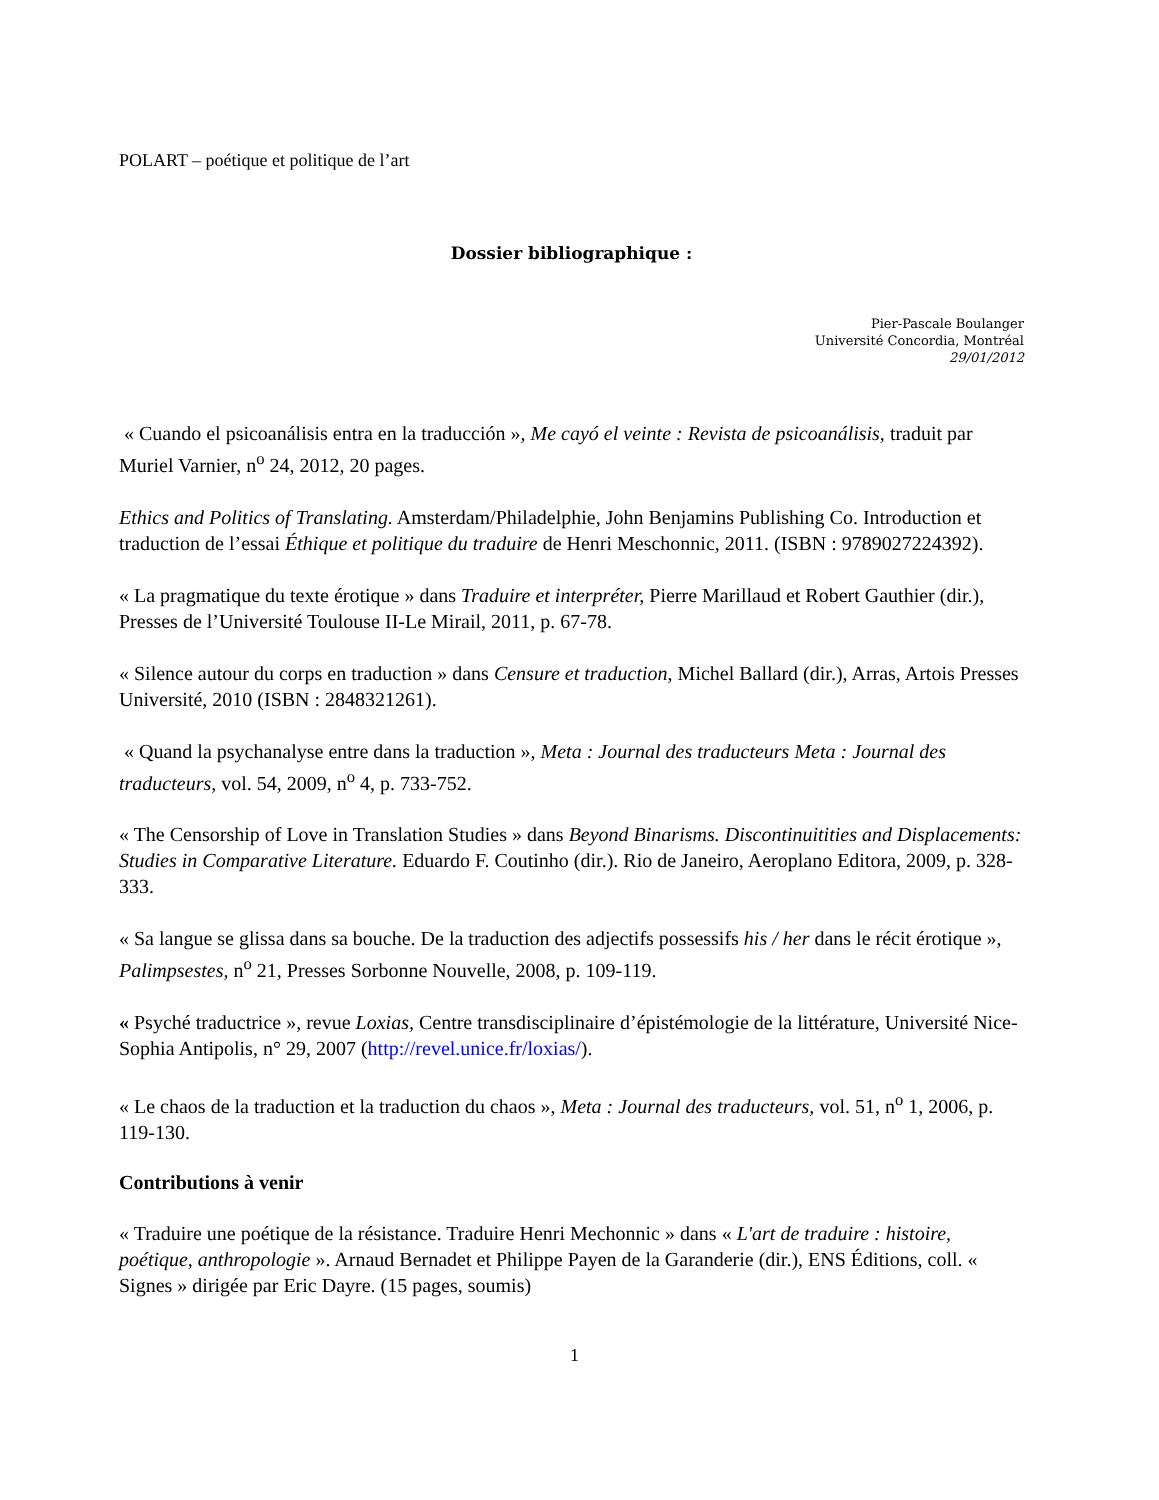POLART – poétique et politique de l’art
Dossier bibliographique :
Pier-Pascale Boulanger
Université Concordia, Montréal
29/01/2012
« Cuando el psicoanálisis entra en la traducción », Me cayó el veinte : Revista de psicoanálisis, traduit par Muriel Varnier, n<sup>o</sup> 24, 2012, 20 pages.
Ethics and Politics of Translating. Amsterdam/Philadelphie, John Benjamins Publishing Co. Introduction et traduction de l’essai Éthique et politique du traduire de Henri Meschonnic, 2011. (ISBN : 9789027224392).
« La pragmatique du texte érotique » dans Traduire et interpréter, Pierre Marillaud et Robert Gauthier (dir.), Presses de l’Université Toulouse II-Le Mirail, 2011, p. 67-78.
« Silence autour du corps en traduction » dans Censure et traduction, Michel Ballard (dir.), Arras, Artois Presses Université, 2010 (ISBN : 2848321261).
« Quand la psychanalyse entre dans la traduction », Meta : Journal des traducteurs Meta : Journal des traducteurs, vol. 54, 2009, n<sup>o</sup> 4, p. 733-752.
« The Censorship of Love in Translation Studies » dans Beyond Binarisms. Discontinuitities and Displacements: Studies in Comparative Literature. Eduardo F. Coutinho (dir.). Rio de Janeiro, Aeroplano Editora, 2009, p. 328-333.
« Sa langue se glissa dans sa bouche. De la traduction des adjectifs possessifs his / her dans le récit érotique », Palimpsestes, n<sup>o</sup> 21, Presses Sorbonne Nouvelle, 2008, p. 109-119.
« Psyché traductrice », revue Loxias, Centre transdisciplinaire d’épistémologie de la littérature, Université Nice-Sophia Antipolis, n° 29, 2007 (http://revel.unice.fr/loxias/).
« Le chaos de la traduction et la traduction du chaos », Meta : Journal des traducteurs, vol. 51, n<sup>o</sup> 1, 2006, p. 119-130.
Contributions à venir
« Traduire une poétique de la résistance. Traduire Henri Mechonnic » dans « L'art de traduire : histoire, poétique, anthropologie ». Arnaud Bernadet et Philippe Payen de la Garanderie (dir.), ENS Éditions, coll. « Signes » dirigée par Eric Dayre. (15 pages, soumis)
1